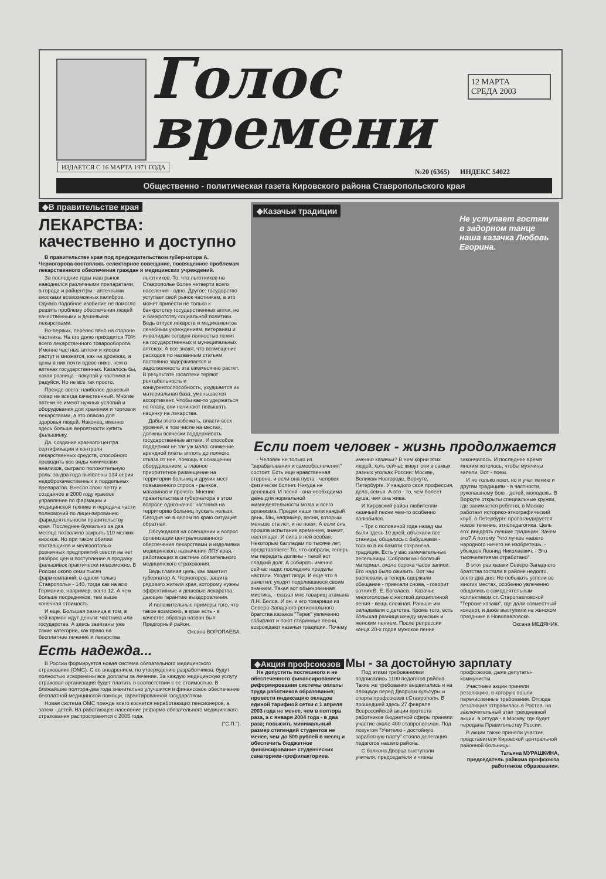Голос
времени
12 МАРТА
СРЕДА 2003
ИЗДАЕТСЯ С 16 МАРТА 1971 ГОДА
№20 (6365) ИНДЕКС 54022
Общественно - политическая газета Кировского района Ставропольского края
◆В правительстве края
ЛЕКАРСТВА: качественно и доступно
В правительстве края под председательством губернатора А. Черногорова состоялось селекторное совещание, посвященное проблемам лекарственного обеспечения граждан и медицинских учреждений.
За последние годы наш рынок наводнился различными препаратами, а города и райцентры - аптечными киосками всевозможных калибров. Однако подобное изобилие не помогло решить проблему обеспечения людей качественными и дешевыми лекарствами.
Во-первых, перевес явно на стороне частника. На его долю приходится 70% всего лекарственного товарооборота. Именно частные аптеки и киоски растут и множатся, как на дрожжах, а цены в них почти вдвое ниже, чем в аптеках государственных. Казалось бы, какая разница - покупай у частника и радуйся. Но не все так просто.
Прежде всего: наиболее дешевый товар не всегда качественный. Многие аптеки не имеют нужных условий и оборудования для хранения и торговли лекарствами, а это опасно для здоровья людей. Наконец, именно здесь больше вероятности купить фальшивку.
Да, создание краевого центра сертификации и контроля лекарственных средств, способного проводить все виды химических анализов, сыграло положительную роль: за два года выявлены 134 серии недоброкачественных и поддельных препаратов. Внесло свою лепту и созданное в 2000 году краевое управление по фармации и медицинской технике и передача части полномочий по лицензированию фармдеятельности правительству края. Последнее буквально за два месяца позволило закрыть 110 мелких киосков. Но при таком обилии поставщиков и мелкооптовых розничных предприятий свести на нет разброс цен и поступление в продажу фальшивок практически невозможно. В России около семи тысяч фармкомпаний, в одном только Ставрополье - 140, тогда как на всю Германию, например, всего 12. А чем больше посредников, тем выше конечная стоимость.
И еще. Большая разница в том, в чей карман идут деньги: частника или государства. А здесь завязаны уже такие категории, как право на бесплатное лечение и лекарства льготников. То, что льготников на Ставрополье более четверти всего населения - одно. Другое: государство уступает свой рынок частникам, а это может привести не только к банкротству государственных аптек, но и банкротству социальной политики. Ведь отпуск лекарств и медикаментов лечебным учреждениям, ветеранам и инвалидам сегодня полностью лежит на государственных и муниципальных аптеках. А все знают, что возмещение расходов по названным статьям постоянно задерживается и задолженность эта ежемесячно растет. В результате госаптеки теряют рентабельность и конкурентоспособность, ухудшается их материальная база, уменьшается ассортимент. Чтобы как-то удержаться на плаву, они начинают повышать наценку на лекарства.
Дабы этого избежать, власти всех уровней, в том числе на местах, должны всячески поддерживать государственные аптеки. И способов поддержки не так уж мало: снижение арендной платы вплоть до полного отказа от нее, помощь в оснащении оборудованием, а главное - приоритетное размещение на территории больниц и других мест повышенного спроса - рынков, магазинов и прочего. Мнение правительства и губернатора в этом вопросе однозначно: частника на территорию больниц пускать нельзя. Сегодня же в целом по краю ситуация обратная.
Обсуждался на совещании и вопрос организации централизованного обеспечения лекарствами и изделиями медицинского назначения ЛПУ края, работающих в системе обязательного медицинского страхования.
Ведь главная цель, как заметил губернатор А. Черногоров, защита рядового жителя края, которому нужны эффективные и дешевые лекарства, дающие гарантию выздоровления.
И положительные примеры того, что такое возможно, в крае есть - в качестве образца назван был Предгорный район.
Оксана ВОРОПАЕВА.
Есть надежда...
В России формируется новая система обязательного медицинского страхования (ОМС). С ее внедрением, по утверждению разработчиков, будут полностью искоренены все доплаты за лечение. За каждую медицинскую услугу страховая организация будет платить в соответствии с ее стоимостью. В ближайшие полтора-два года значительно улучшится и финансовое обеспечение бесплатной медицинской помощи, гарантированной государством.
Новая система ОМС прежде всего коснется неработающих пенсионеров, а затем - детей. На работающее население реформа обязательного медицинского страхования распространится с 2005 года.
("С.П.").
◆Казачьи традиции
Не уступает гостям в задорном танце наша казачка Любовь Егорина.
Если поет человек - жизнь продолжается
- Человек не только из "зарабатывания и самообеспечения" состоит. Есть еще нравственная сторона, и если она пуста - человек физически болеет. Никуда не денешься. И песня - она необходима даже для нормальной жизнедеятельности мозга и всего организма. Предки наши пели каждый день. Мы, например, песни, которым меньше ста лет, и не поем. А если она прошла испытание временем, значит, настоящая. И сила в ней особая. Некоторым балладам по тысяче лет, представляете! То, что собрали, теперь мы передать должны - такой вот сладкий долг. А собирать именно сейчас надо: последние пределы настали. Уходят люди. И еще что я заметил: уходят поделившиеся своим знанием. Такая вот обыкновенная мистика, - сказал мне товарищ атамана Л.Н. Белов. И он, и его товарищи из Северо-Западного регионального братства казаков "Терек" увлеченно собирают и поют старинные песни, возрождают казачьи традиции. Почему именно казачьи? В нем корни этих людей, хоть сейчас живут они в самых разных уголках России: Москве, Великом Новгороде, Воркуте, Петербурге. У каждого своя профессия, дело, семья. А это - то, чем болеет душа, чем она жива.
И Кировский район любителям казачьей песни чем-то особенно полюбился.
- Три с половиной года назад мы были здесь 10 дней, объехали все станицы, общались с бабушками - только в их памяти сохранена традиция. Есть у вас замечательные песельницы. Собрали мы богатый материал, около сорока часов записи. Его надо было оживить. Вот мы распевали, а теперь сдержали обещание - приехали снова, - говорит сотник В. Е. Боголаев. - Казачье многоголосье с жесткой дисциплиной пения - вещь сложная. Раньше им овладевали с детства. Кроме того, есть большая разница между мужским и женским пением. После репрессии конца 20-х годов мужское пение закончилось. И последнее время многим хотелось, чтобы мужчины запели. Вот - поем.
И не только поют, но и учат пению и другим традициям - в частности, рукопашному бою - детей, молодежь. В Воркуте открыты специальные кружки, где занимается ребятня, в Москве работает историко-этнографический клуб, в Петербурге пропагандируется новое течение, этнопедагогика. Цель его: внедрять лучшие традиции. Зачем это? А потому, "что лучше нашего народного ничего не изобретешь, - убежден Леонид Николаевич. - Это тысячелетиями отработано".
В этот раз казаки Северо-Западного братства гостили в районе недолго, всего два дня. Но побывать успели во многих местах, особенно увлеченно общались с самодеятельным коллективом ст. Старопавловской "Терские казаки", где дали совместный концерт, и даже выступили на женском празднике в Новопавловске.
Оксана МЕДЯНИК.
◆Акция профсоюзов
Мы - за достойную зарплату
Не допустить поспешного и не обеспеченного финансированием реформирования системы оплаты труда работников образования; провести индексацию окладов единой тарифной сетки с 1 апреля 2003 года не менее, чем в полтора раза, а с января 2004 года - в два раза; повысить минимальный размер стипендий студентов не менее, чем до 500 рублей в месяц и обеспечить бюджетное финансирование студенческих санаториев-профилакториев.
Под этими требованиями подписались 1100 педагогов района. Такие же требования выдвигались и на площади перед Дворцом культуры и спорта профсоюзов г.Ставрополя. В прошедшей здесь 27 февраля Всероссийской акции протеста работников бюджетной сферы приняли участие около 400 ставропольчан. Под лозунгом "Учителю - достойную заработную плату" стояла делегация педагогов нашего района.
С балкона Дворца выступали учителя, председатели и члены профсоюзов, даже депутаты-коммунисты.
Участники акции приняли резолюцию, в которую вошли перечисленные требования. Отсюда резолюция отправилась в Ростов, на заключительный этап трехдневной акции, а оттуда - в Москву, где будет передана Правительству России.
В акции также приняли участие представители Кировской центральной районной больницы.
Татьяна МУРАШКИНА, председатель райкома профсоюза работников образования.